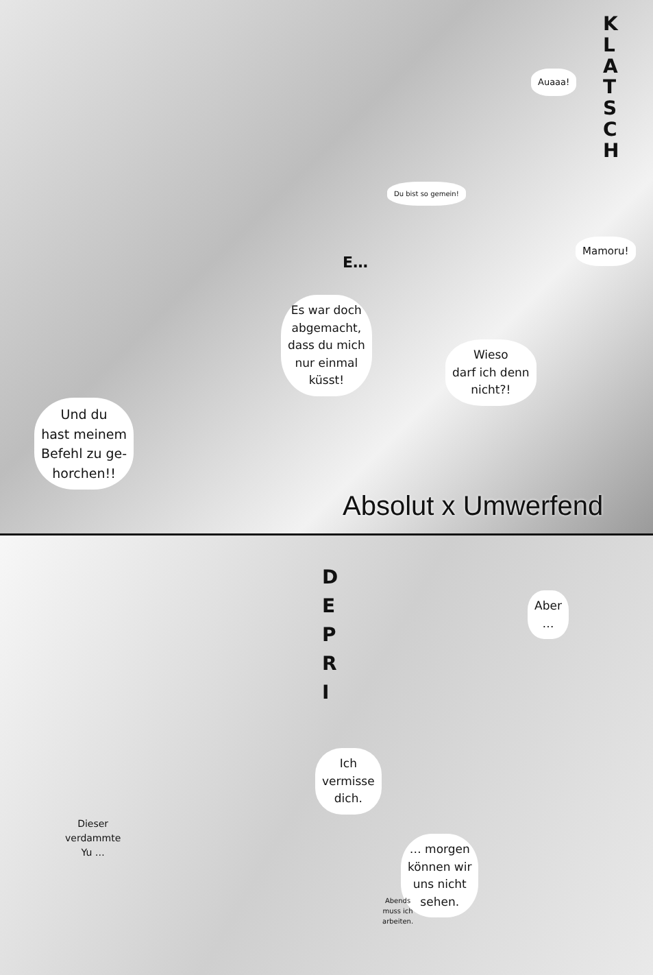K L A T S C H
Auaaa!
Du bist so gemein!
Mamoru!
E…
Es war doch
abgemacht,
dass du mich
nur einmal
küsst!
Wieso
darf ich denn
nicht?!
Und du
hast meinem
Befehl zu ge-
horchen!!
Absolut x Umwerfend
D E P R I
Aber
…
Ich
vermisse
dich.
Dieser
verdammte
Yu …
… morgen
können wir
uns nicht
sehen.
Abends
muss ich
arbeiten.